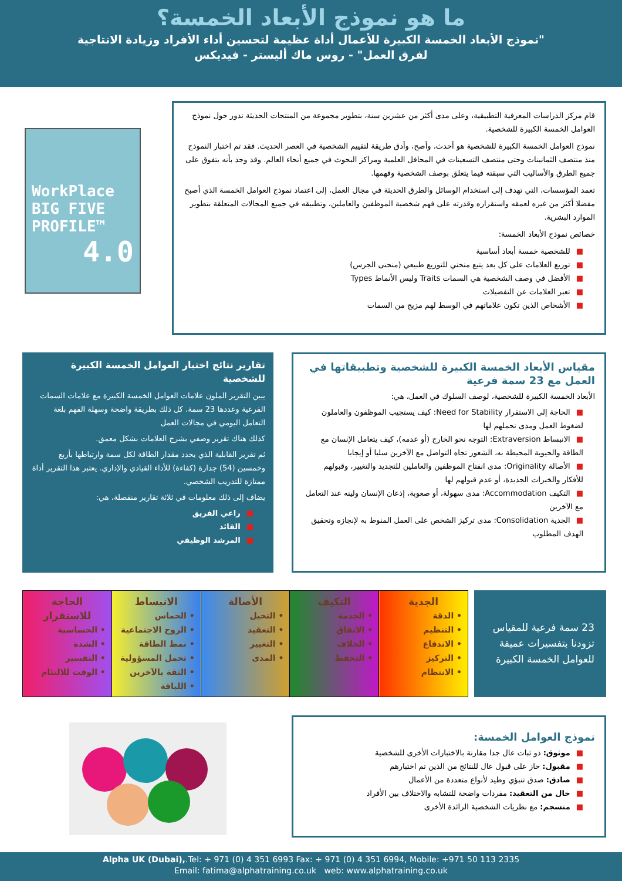ما هو نموذج الأبعاد الخمسة؟
"نموذج الأبعاد الخمسة الكبيرة للأعمال أداة عظيمة لتحسين أداء الأفراد وزيادة الانتاجية
لفرق العمل" - روس ماك أليستر - فيديكس
WorkPlace
BIG FIVE
PROFILE™
4.0
قام مركز الدراسات المعرفية التطبيقية، وعلى مدى أكثر من عشرين سنة، بتطوير مجموعة من المنتجات الحديثة تدور حول نموذج العوامل الخمسة الكبيرة للشخصية.
نموذج العوامل الخمسة الكبيرة للشخصية هو أحدث، وأصح، وأدق طريقة لتقييم الشخصية في العصر الحديث. فقد تم اختبار النموذج منذ منتصف الثمانينات وحتى منتصف التسعينات في المحافل العلمية ومراكز البحوث في جميع أنحاء العالم. وقد وجد بأنه يتفوق على جميع الطرق والأساليب التي سبقته فيما يتعلق بوصف الشخصية وفهمها.
تعمد المؤسسات، التي تهدف إلى استخدام الوسائل والطرق الحديثة في مجال العمل، إلى اعتماد نموذج العوامل الخمسة الذي أصبح مفضلا أكثر من غيره لعمقه واستقراره وقدرته على فهم شخصية الموظفين والعاملين، وتطبيقه في جميع المجالات المتعلقة بتطوير الموارد البشرية.
خصائص نموذج الأبعاد الخمسة:
■للشخصية خمسة أبعاد أساسية
■توزيع العلامات على كل بعد يتبع منحني للتوزيع طبيعي (منحنى الجرس)
■الأفضل في وصف الشخصية هي السمات Traits وليس الأنماط Types
■تعبر العلامات عن التفضيلات
■الأشخاص الذين تكون علاماتهم في الوسط لهم مزيج من السمات
مقياس الأبعاد الخمسة الكبيرة للشخصية وتطبيقاتها في العمل مع 23 سمة فرعية
الأبعاد الخمسة الكبيرة للشخصية، لوصف السلوك في العمل، هي:
■الحاجة إلى الاستقرار Need for Stability: كيف يستجيب الموظفون والعاملون لضغوط العمل ومدى تحملهم لها
■الانبساط Extraversion: التوجه نحو الخارج (أو عدمه)، كيف يتعامل الإنسان مع الطاقة والحيوية المحيطة به، الشعور تجاه التواصل مع الآخرين سلبا أو إيجابا
■الأصالة Originality: مدى انفتاح الموظفين والعاملين للتجديد والتغيير، وقبولهم للأفكار والخبرات الجديدة، أو عدم قبولهم لها
■التكيف Accommodation: مدى سهولة، أو صعوبة، إذعان الإنسان ولينه عند التعامل مع الآخرين
■الجدية Consolidation: مدى تركيز الشخص على العمل المنوط به لإنجازه وتحقيق الهدف المطلوب
تقارير نتائج اختبار العوامل الخمسة الكبيرة للشخصية
يبين التقرير الملون علامات العوامل الخمسة الكبيرة مع علامات السمات الفرعية وعددها 23 سمة. كل ذلك بطريقة واضحة وسهلة الفهم بلغة التعامل اليومي في مجالات العمل
كذلك هناك تقرير وصفي يشرح العلامات بشكل معمق.
ثم تقرير القابلية الذي يحدد مقدار الطاقة لكل سمة وارتباطها بأربع وخمسين (54) جدارة (كفاءة) للأداء القيادي والإداري. يعتبر هذا التقرير أداة ممتازة للتدريب الشخصي.
يضاف إلى ذلك معلومات في ثلاثة تقارير منفصلة، هي:
■راعي الفريق
■القائد
■المرشد الوظيفي
23 سمة فرعية للمقياس تزودنا بتفسيرات عميقة للعوامل الخمسة الكبيرة
| الجدية • الدقة • التنظيم • الاندفاع • التركيز • الانتظام | التكيف • الخدمة • الاتفاق • الخلاف • التحفظ | الأصالة • التخيل • التعقيد • التغيير • المدى | الانبساط • الحماس • الروح الاجتماعية • نمط الطاقة • تحمل المسؤولية • الثقة بالآخرين • اللباقة | الحاجة للاستقرار • الحساسية • الشدة • التفسير • الوقت للالتئام |
نموذج العوامل الخمسة:
■موثوق: ذو ثبات عال جدا مقارنة بالاختبارات الأخرى للشخصية
■مقبول: حاز على قبول عال للنتائج من الذين تم اختبارهم
■صادق: صدق تنبؤي وطيد لأنواع متعددة من الأعمال
■خال من التعقيد: مفردات واضحة للتشابه والاختلاف بين الأفراد
■منسجم: مع نظريات الشخصية الرائدة الأخرى
Alpha UK (Dubai),.Tel: + 971 (0) 4 351 6993 Fax: + 971 (0) 4 351 6994, Mobile: +971 50 113 2335
Email: fatima@alphatraining.co.uk web: www.alphatraining.co.uk